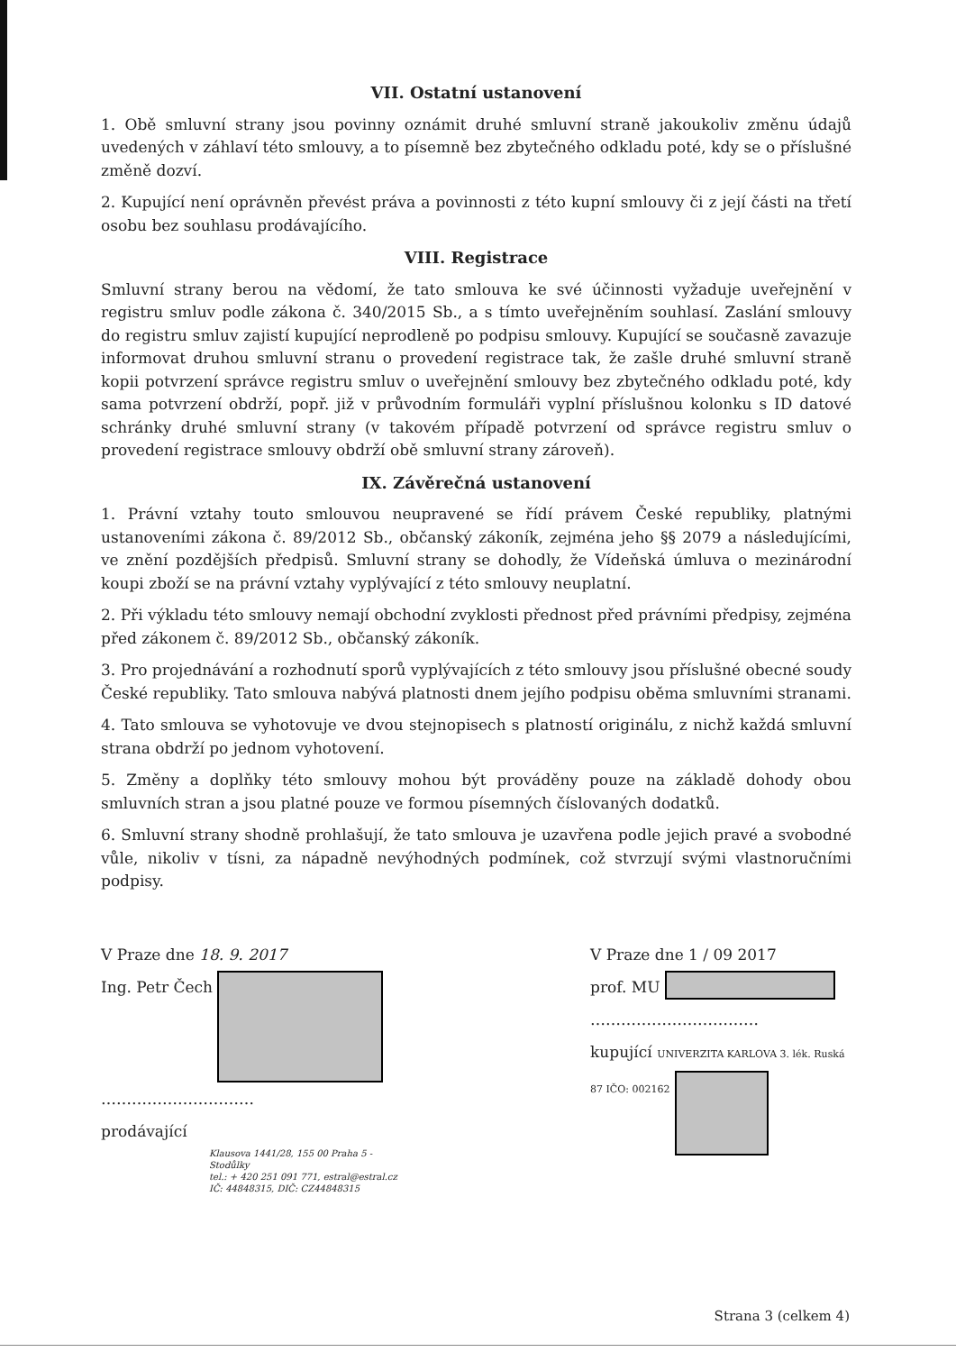VII. Ostatní ustanovení
1. Obě smluvní strany jsou povinny oznámit druhé smluvní straně jakoukoliv změnu údajů uvedených v záhlaví této smlouvy, a to písemně bez zbytečného odkladu poté, kdy se o příslušné změně dozví.
2. Kupující není oprávněn převést práva a povinnosti z této kupní smlouvy či z její části na třetí osobu bez souhlasu prodávajícího.
VIII. Registrace
Smluvní strany berou na vědomí, že tato smlouva ke své účinnosti vyžaduje uveřejnění v registru smluv podle zákona č. 340/2015 Sb., a s tímto uveřejněním souhlasí. Zaslání smlouvy do registru smluv zajistí kupující neprodleně po podpisu smlouvy. Kupující se současně zavazuje informovat druhou smluvní stranu o provedení registrace tak, že zašle druhé smluvní straně kopii potvrzení správce registru smluv o uveřejnění smlouvy bez zbytečného odkladu poté, kdy sama potvrzení obdrží, popř. již v průvodním formuláři vyplní příslušnou kolonku s ID datové schránky druhé smluvní strany (v takovém případě potvrzení od správce registru smluv o provedení registrace smlouvy obdrží obě smluvní strany zároveň).
IX. Závěrečná ustanovení
1. Právní vztahy touto smlouvou neupravené se řídí právem České republiky, platnými ustanoveními zákona č. 89/2012 Sb., občanský zákoník, zejména jeho §§ 2079 a následujícími, ve znění pozdějších předpisů. Smluvní strany se dohodly, že Vídeňská úmluva o mezinárodní koupi zboží se na právní vztahy vyplývající z této smlouvy neuplatní.
2. Při výkladu této smlouvy nemají obchodní zvyklosti přednost před právními předpisy, zejména před zákonem č. 89/2012 Sb., občanský zákoník.
3. Pro projednávání a rozhodnutí sporů vyplývajících z této smlouvy jsou příslušné obecné soudy České republiky. Tato smlouva nabývá platnosti dnem jejího podpisu oběma smluvními stranami.
4. Tato smlouva se vyhotovuje ve dvou stejnopisech s platností originálu, z nichž každá smluvní strana obdrží po jednom vyhotovení.
5. Změny a doplňky této smlouvy mohou být prováděny pouze na základě dohody obou smluvních stran a jsou platné pouze ve formou písemných číslovaných dodatků.
6. Smluvní strany shodně prohlašují, že tato smlouva je uzavřena podle jejich pravé a svobodné vůle, nikoliv v tísni, za nápadně nevýhodných podmínek, což stvrzují svými vlastnoručními podpisy.
V Praze dne 18. 9. 2017
Ing. Petr Čech
…………………………
prodávající
Klausova 1441/28, 155 00 Praha 5 - Stodůlky
tel.: + 420 251 091 771, estral@estral.cz
IČ: 44848315, DIČ: CZ44848315
V Praze dne 1 / 09 2017
prof. MU
……………………………
kupující UNIVERZITA KARLOVA 3. lék. Ruská 87 IČO: 002162
Strana 3 (celkem 4)